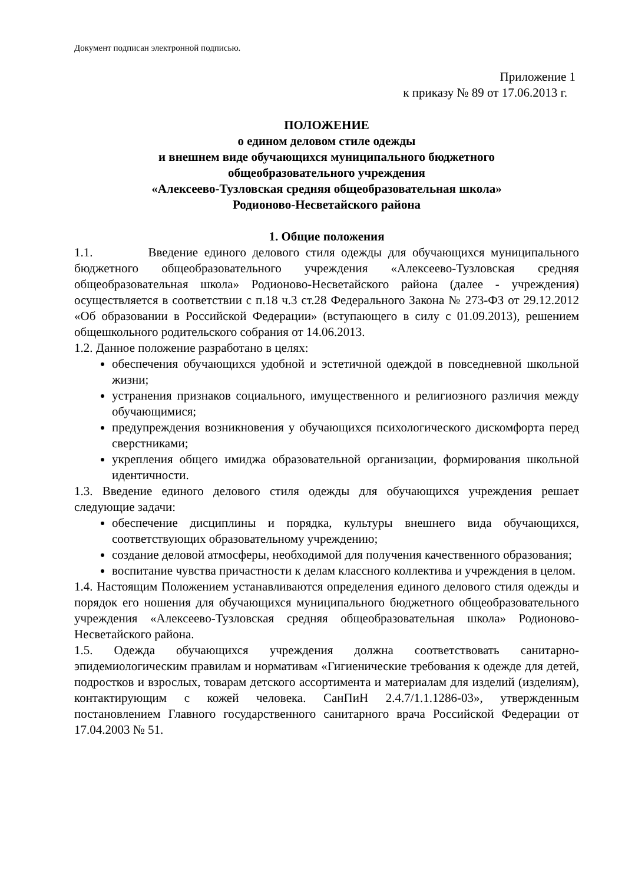Документ подписан электронной подписью.
Приложение 1
к приказу № 89 от 17.06.2013 г.
ПОЛОЖЕНИЕ
о едином деловом стиле одежды
и внешнем виде обучающихся муниципального бюджетного
общеобразовательного учреждения
«Алексеево-Тузловская средняя общеобразовательная школа»
Родионово-Несветайского района
1. Общие положения
1.1. Введение единого делового стиля одежды для обучающихся муниципального бюджетного общеобразовательного учреждения «Алексеево-Тузловская средняя общеобразовательная школа» Родионово-Несветайского района (далее - учреждения) осуществляется в соответствии с п.18 ч.3 ст.28 Федерального Закона № 273-ФЗ от 29.12.2012 «Об образовании в Российской Федерации» (вступающего в силу с 01.09.2013), решением общешкольного родительского собрания от 14.06.2013.
1.2. Данное положение разработано в целях:
обеспечения обучающихся удобной и эстетичной одеждой в повседневной школьной жизни;
устранения признаков социального, имущественного и религиозного различия между обучающимися;
предупреждения возникновения у обучающихся психологического дискомфорта перед сверстниками;
укрепления общего имиджа образовательной организации, формирования школьной идентичности.
1.3. Введение единого делового стиля одежды для обучающихся учреждения решает следующие задачи:
обеспечение дисциплины и порядка, культуры внешнего вида обучающихся, соответствующих образовательному учреждению;
создание деловой атмосферы, необходимой для получения качественного образования;
воспитание чувства причастности к делам классного коллектива и учреждения в целом.
1.4. Настоящим Положением устанавливаются определения единого делового стиля одежды и порядок его ношения для обучающихся муниципального бюджетного общеобразовательного учреждения «Алексеево-Тузловская средняя общеобразовательная школа» Родионово-Несветайского района.
1.5. Одежда обучающихся учреждения должна соответствовать санитарно-эпидемиологическим правилам и нормативам «Гигиенические требования к одежде для детей, подростков и взрослых, товарам детского ассортимента и материалам для изделий (изделиям), контактирующим с кожей человека. СанПиН 2.4.7/1.1.1286-03», утвержденным постановлением Главного государственного санитарного врача Российской Федерации от 17.04.2003 № 51.